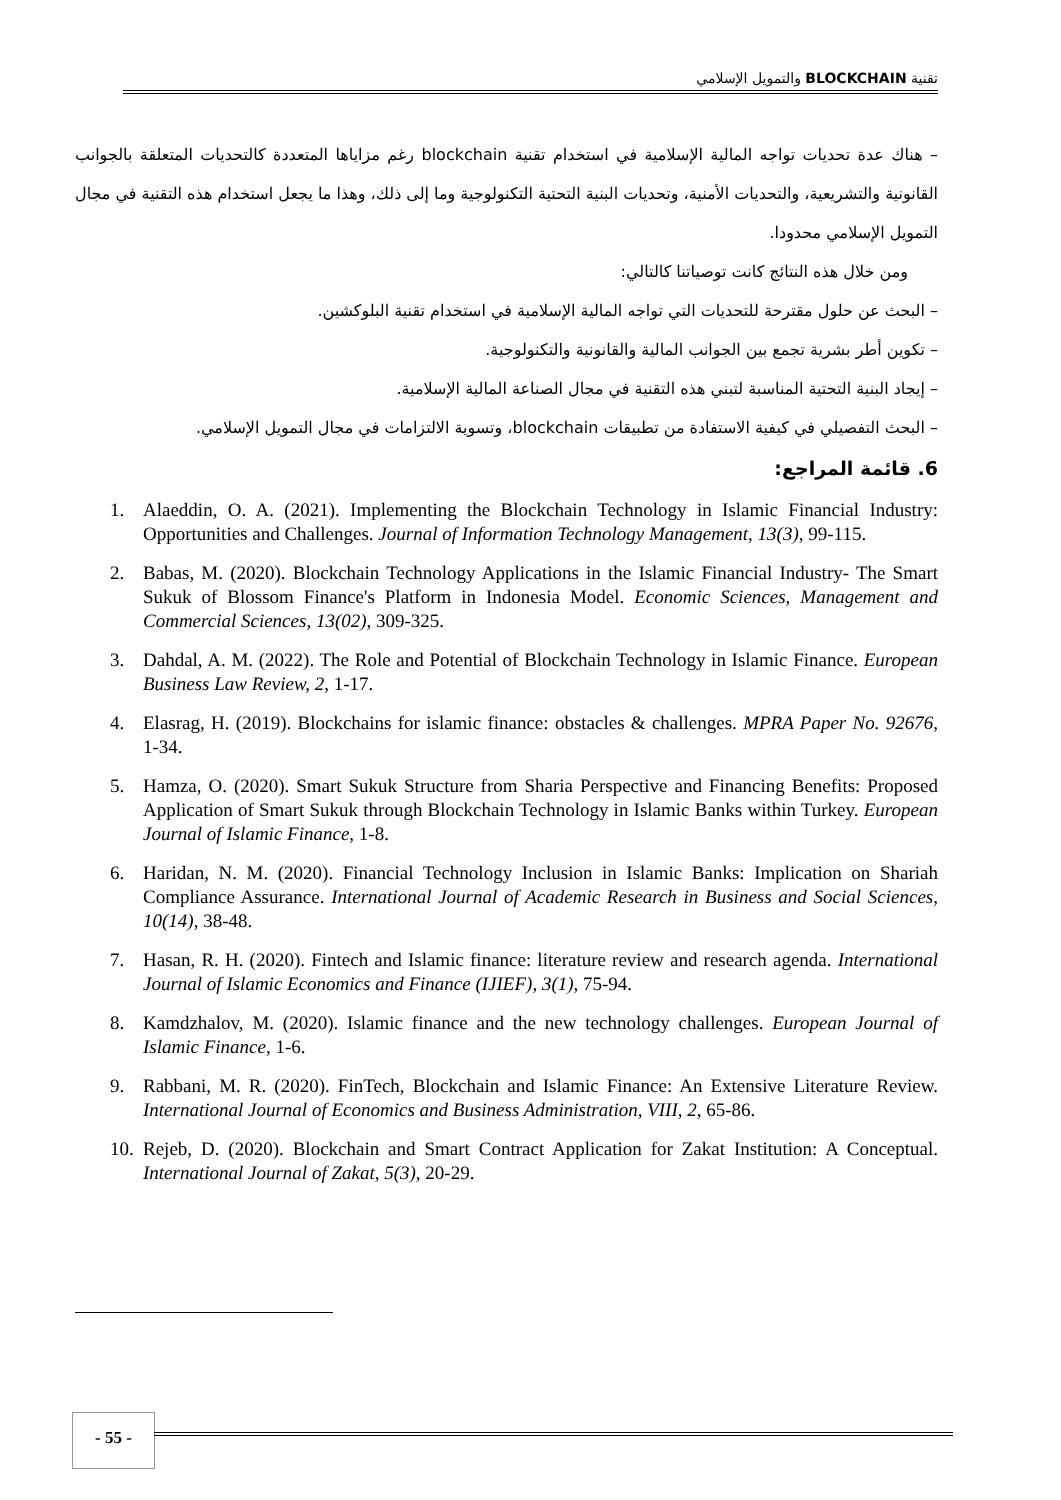تقنية BLOCKCHAIN والتمويل الإسلامي
– هناك عدة تحديات تواجه المالية الإسلامية في استخدام تقنية blockchain رغم مزاياها المتعددة كالتحديات المتعلقة بالجوانب القانونية والتشريعية، والتحديات الأمنية، وتحديات البنية التحتية التكنولوجية وما إلى ذلك، وهذا ما يجعل استخدام هذه التقنية في مجال التمويل الإسلامي محدودا.
ومن خلال هذه النتائج كانت توصياتنا كالتالي:
– البحث عن حلول مقترحة للتحديات التي تواجه المالية الإسلامية في استخدام تقنية البلوكشين.
– تكوين أطر بشرية تجمع بين الجوانب المالية والقانونية والتكنولوجية.
– إيجاد البنية التحتية المناسبة لتبني هذه التقنية في مجال الصناعة المالية الإسلامية.
– البحث التفصيلي في كيفية الاستفادة من تطبيقات blockchain، وتسوية الالتزامات في مجال التمويل الإسلامي.
6. قائمة المراجع:
1. Alaeddin, O. A. (2021). Implementing the Blockchain Technology in Islamic Financial Industry: Opportunities and Challenges. Journal of Information Technology Management, 13(3), 99-115.
2. Babas, M. (2020). Blockchain Technology Applications in the Islamic Financial Industry- The Smart Sukuk of Blossom Finance's Platform in Indonesia Model. Economic Sciences, Management and Commercial Sciences, 13(02), 309-325.
3. Dahdal, A. M. (2022). The Role and Potential of Blockchain Technology in Islamic Finance. European Business Law Review, 2, 1-17.
4. Elasrag, H. (2019). Blockchains for islamic finance: obstacles & challenges. MPRA Paper No. 92676, 1-34.
5. Hamza, O. (2020). Smart Sukuk Structure from Sharia Perspective and Financing Benefits: Proposed Application of Smart Sukuk through Blockchain Technology in Islamic Banks within Turkey. European Journal of Islamic Finance, 1-8.
6. Haridan, N. M. (2020). Financial Technology Inclusion in Islamic Banks: Implication on Shariah Compliance Assurance. International Journal of Academic Research in Business and Social Sciences, 10(14), 38-48.
7. Hasan, R. H. (2020). Fintech and Islamic finance: literature review and research agenda. International Journal of Islamic Economics and Finance (IJIEF), 3(1), 75-94.
8. Kamdzhalov, M. (2020). Islamic finance and the new technology challenges. European Journal of Islamic Finance, 1-6.
9. Rabbani, M. R. (2020). FinTech, Blockchain and Islamic Finance: An Extensive Literature Review. International Journal of Economics and Business Administration, VIII, 2, 65-86.
10. Rejeb, D. (2020). Blockchain and Smart Contract Application for Zakat Institution: A Conceptual. International Journal of Zakat, 5(3), 20-29.
- 55 -